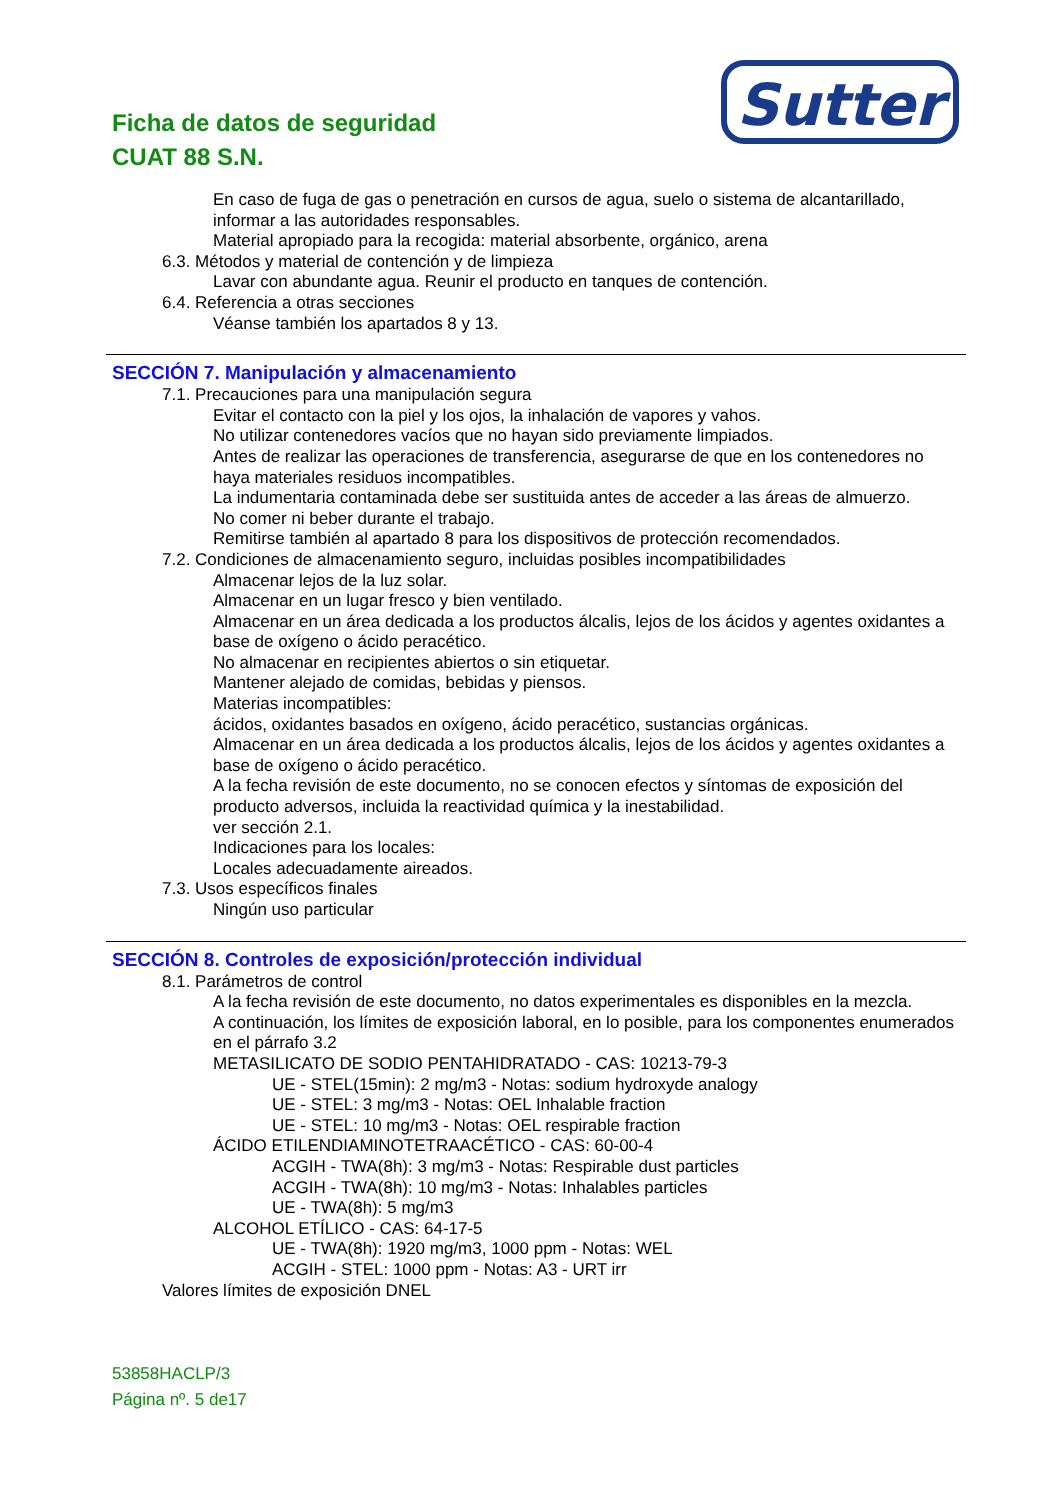Ficha de datos de seguridad
CUAT 88 S.N.
Sutter
En caso de fuga de gas o penetración en cursos de agua, suelo o sistema de alcantarillado, informar a las autoridades responsables.
Material apropiado para la recogida: material absorbente, orgánico, arena
6.3. Métodos y material de contención y de limpieza
Lavar con abundante agua. Reunir el producto en tanques de contención.
6.4. Referencia a otras secciones
Véanse también los apartados 8 y 13.
SECCIÓN 7. Manipulación y almacenamiento
7.1. Precauciones para una manipulación segura
Evitar el contacto con la piel y los ojos, la inhalación de vapores y vahos.
No utilizar contenedores vacíos que no hayan sido previamente limpiados.
Antes de realizar las operaciones de transferencia, asegurarse de que en los contenedores no haya materiales residuos incompatibles.
La indumentaria contaminada debe ser sustituida antes de acceder a las áreas de almuerzo.
No comer ni beber durante el trabajo.
Remitirse también al apartado 8 para los dispositivos de protección recomendados.
7.2. Condiciones de almacenamiento seguro, incluidas posibles incompatibilidades
Almacenar lejos de la luz solar.
Almacenar en un lugar fresco y bien ventilado.
Almacenar en un área dedicada a los productos álcalis, lejos de los ácidos y agentes oxidantes a base de oxígeno o ácido peracético.
No almacenar en recipientes abiertos o sin etiquetar.
Mantener alejado de comidas, bebidas y piensos.
Materias incompatibles:
ácidos, oxidantes basados en oxígeno, ácido peracético, sustancias orgánicas.
Almacenar en un área dedicada a los productos álcalis, lejos de los ácidos y agentes oxidantes a base de oxígeno o ácido peracético.
A la fecha revisión de este documento, no se conocen efectos y síntomas de exposición del producto adversos, incluida la reactividad química y la inestabilidad.
ver sección 2.1.
Indicaciones para los locales:
Locales adecuadamente aireados.
7.3. Usos específicos finales
Ningún uso particular
SECCIÓN 8. Controles de exposición/protección individual
8.1. Parámetros de control
A la fecha revisión de este documento, no datos experimentales es disponibles en la mezcla.
A continuación, los límites de exposición laboral, en lo posible, para los componentes enumerados en el párrafo 3.2
METASILICATO DE SODIO PENTAHIDRATADO - CAS: 10213-79-3
UE - STEL(15min): 2 mg/m3 - Notas: sodium hydroxyde analogy
UE - STEL: 3 mg/m3 - Notas: OEL Inhalable fraction
UE - STEL: 10 mg/m3 - Notas: OEL respirable fraction
ÁCIDO ETILENDIAMINOTETRAACÉTICO - CAS: 60-00-4
ACGIH - TWA(8h): 3 mg/m3 - Notas: Respirable dust particles
ACGIH - TWA(8h): 10 mg/m3 - Notas: Inhalables particles
UE - TWA(8h): 5 mg/m3
ALCOHOL ETÍLICO - CAS: 64-17-5
UE - TWA(8h): 1920 mg/m3, 1000 ppm - Notas: WEL
ACGIH - STEL: 1000 ppm - Notas: A3 - URT irr
Valores límites de exposición DNEL
53858HACLP/3
Página nº. 5 de17